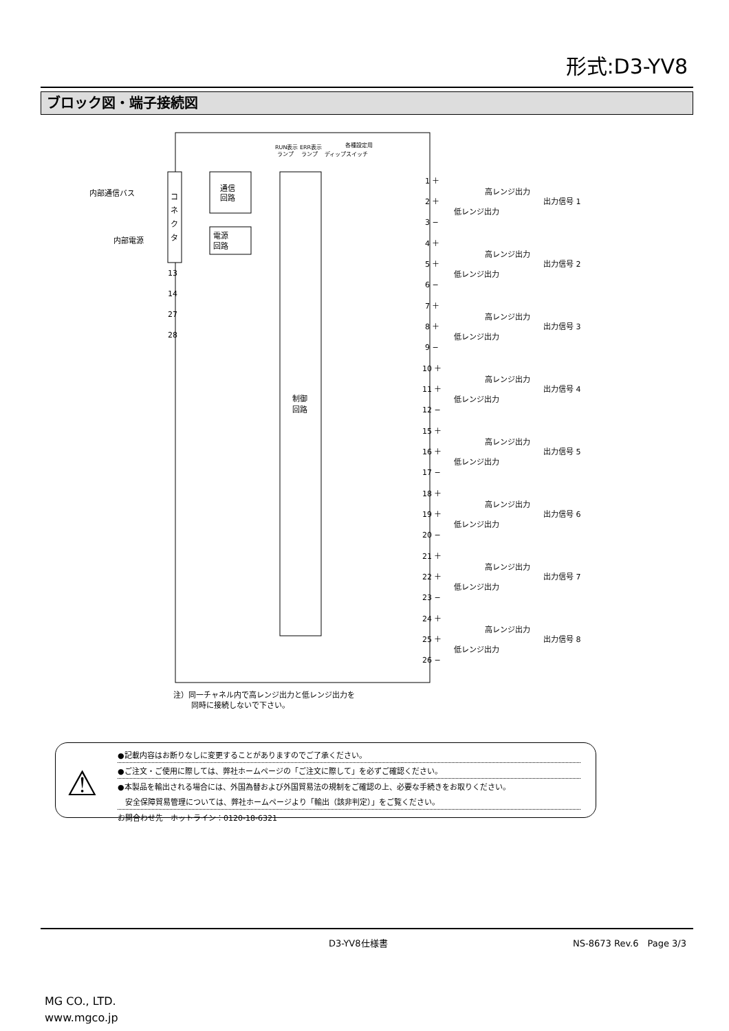形式:D3-YV8
ブロック図・端子接続図
コ
ネ
ク
タ
通信
回路
電源
回路
制御
回路
内部通信バス
内部電源
RUN表示 ERR表示
各種設定用
ランプ　 ランプ 　ディップスイッチ
13
14
27
28
1 ＋
2 ＋
3 −
高レンジ出力
低レンジ出力
出力信号 1
4 ＋
5 ＋
6 −
高レンジ出力
低レンジ出力
出力信号 2
7 ＋
8 ＋
9 −
高レンジ出力
低レンジ出力
出力信号 3
10 ＋
11 ＋
12 −
高レンジ出力
低レンジ出力
出力信号 4
15 ＋
16 ＋
17 −
高レンジ出力
低レンジ出力
出力信号 5
18 ＋
19 ＋
20 −
高レンジ出力
低レンジ出力
出力信号 6
21 ＋
22 ＋
23 −
高レンジ出力
低レンジ出力
出力信号 7
24 ＋
25 ＋
26 −
高レンジ出力
低レンジ出力
出力信号 8
注）同一チャネル内で高レンジ出力と低レンジ出力を
同時に接続しないで下さい。
⚠
●記載内容はお断りなしに変更することがありますのでご了承ください。
●ご注文・ご使用に際しては、弊社ホームページの「ご注文に際して」を必ずご確認ください。
●本製品を輸出される場合には、外国為替および外国貿易法の規制をご確認の上、必要な手続きをお取りください。
　安全保障貿易管理については、弊社ホームページより「輸出（該非判定）」をご覧ください。
お問合わせ先　ホットライン：0120-18-6321
D3-YV8仕様書 NS-8673 Rev.6　Page 3/3
MG CO., LTD.
www.mgco.jp